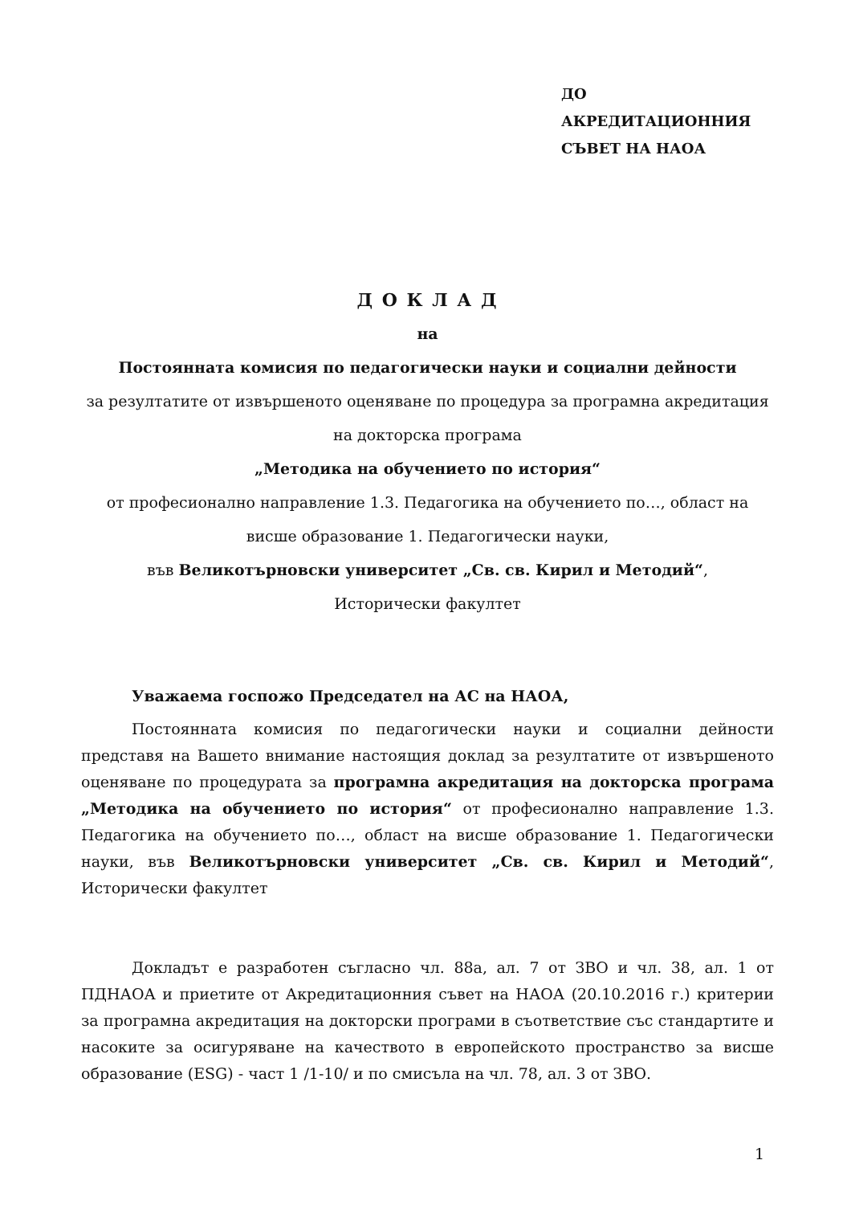ДО
АКРЕДИТАЦИОННИЯ
СЪВЕТ НА НАОА
Д О К Л А Д
на
Постоянната комисия по педагогически науки и социални дейности
за резултатите от извършеното оценяване по процедура за програмна акредитация на докторска програма
„Методика на обучението по история“
от професионално направление 1.3. Педагогика на обучението по…, област на висше образование 1. Педагогически науки,
във Великотърновски университет „Св. св. Кирил и Методий“,
Исторически факултет
Уважаема госпожо Председател на АС на НАОА,
Постоянната комисия по педагогически науки и социални дейности представя на Вашето внимание настоящия доклад за резултатите от извършеното оценяване по процедурата за програмна акредитация на докторска програма „Методика на обучението по история“ от професионално направление 1.3. Педагогика на обучението по…, област на висше образование 1. Педагогически науки, във Великотърновски университет „Св. св. Кирил и Методий“, Исторически факултет
Докладът е разработен съгласно чл. 88а, ал. 7 от ЗВО и чл. 38, ал. 1 от ПДНАОА и приетите от Акредитационния съвет на НАОА (20.10.2016 г.) критерии за програмна акредитация на докторски програми в съответствие със стандартите и насоките за осигуряване на качеството в европейското пространство за висше образование (ESG) - част 1 /1-10/ и по смисъла на чл. 78, ал. 3 от ЗВО.
1